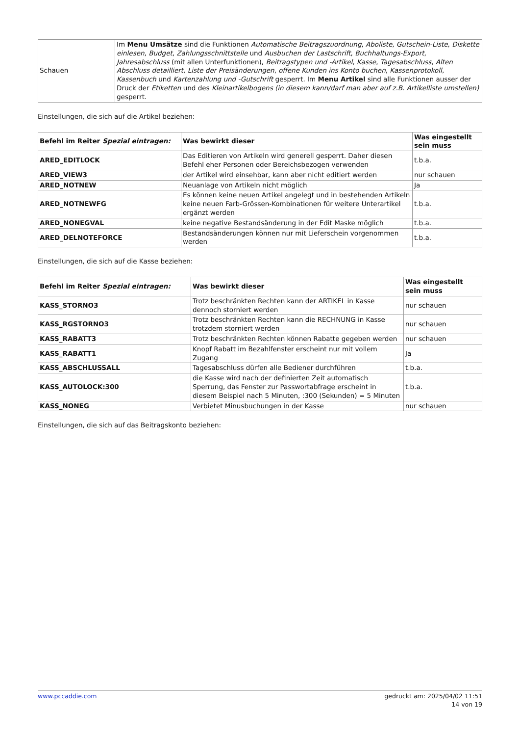| Schauen | Im Menu Umsätze sind die Funktionen Automatische Beitragszuordnung , Aboliste , Gutschein-Liste , Diskette einlesen , Budget , Zahlungsschnittstelle und Ausbuchen der Lastschrift , Buchhaltungs-Export , Jahresabschluss (mit allen Unterfunktionen), Beitragstypen und -Artikel , Kasse , Tagesabschluss , Alten Abschluss detailliert , Liste der Preisänderungen , offene Kunden ins Konto buchen , Kassenprotokoll , Kassenbuch und Kartenzahlung und -Gutschrift gesperrt. Im Menu Artikel sind alle Funktionen ausser der Druck der Etiketten und des Kleinartikelbogens (in diesem kann/darf man aber auf z.B. Artikelliste umstellen) gesperrt. |
Einstellungen, die sich auf die Artikel beziehen:
| Befehl im Reiter Spezial eintragen: | Was bewirkt dieser | Was eingestellt sein muss |
| --- | --- | --- |
| ARED_EDITLOCK | Das Editieren von Artikeln wird generell gesperrt. Daher diesen Befehl eher Personen oder Bereichsbezogen verwenden | t.b.a. |
| ARED_VIEW3 | der Artikel wird einsehbar, kann aber nicht editiert werden | nur schauen |
| ARED_NOTNEW | Neuanlage von Artikeln nicht möglich | Ja |
| ARED_NOTNEWFG | Es können keine neuen Artikel angelegt und in bestehenden Artikeln keine neuen Farb-Grössen-Kombinationen für weitere Unterartikel ergänzt werden | t.b.a. |
| ARED_NONEGVAL | keine negative Bestandsänderung in der Edit Maske möglich | t.b.a. |
| ARED_DELNOTEFORCE | Bestandsänderungen können nur mit Lieferschein vorgenommen werden | t.b.a. |
Einstellungen, die sich auf die Kasse beziehen:
| Befehl im Reiter Spezial eintragen: | Was bewirkt dieser | Was eingestellt sein muss |
| --- | --- | --- |
| KASS_STORNO3 | Trotz beschränkten Rechten kann der ARTIKEL in Kasse dennoch storniert werden | nur schauen |
| KASS_RGSTORNO3 | Trotz beschränkten Rechten kann die RECHNUNG in Kasse trotzdem storniert werden | nur schauen |
| KASS_RABATT3 | Trotz beschränkten Rechten können Rabatte gegeben werden | nur schauen |
| KASS_RABATT1 | Knopf Rabatt im Bezahlfenster erscheint nur mit vollem Zugang | Ja |
| KASS_ABSCHLUSSALL | Tagesabschluss dürfen alle Bediener durchführen | t.b.a. |
| KASS_AUTOLOCK:300 | die Kasse wird nach der definierten Zeit automatisch Sperrung, das Fenster zur Passwortabfrage erscheint in diesem Beispiel nach 5 Minuten, :300 (Sekunden) = 5 Minuten | t.b.a. |
| KASS_NONEG | Verbietet Minusbuchungen in der Kasse | nur schauen |
Einstellungen, die sich auf das Beitragskonto beziehen:
www.pccaddie.com gedruckt am: 2025/04/02 11:51
14 von 19